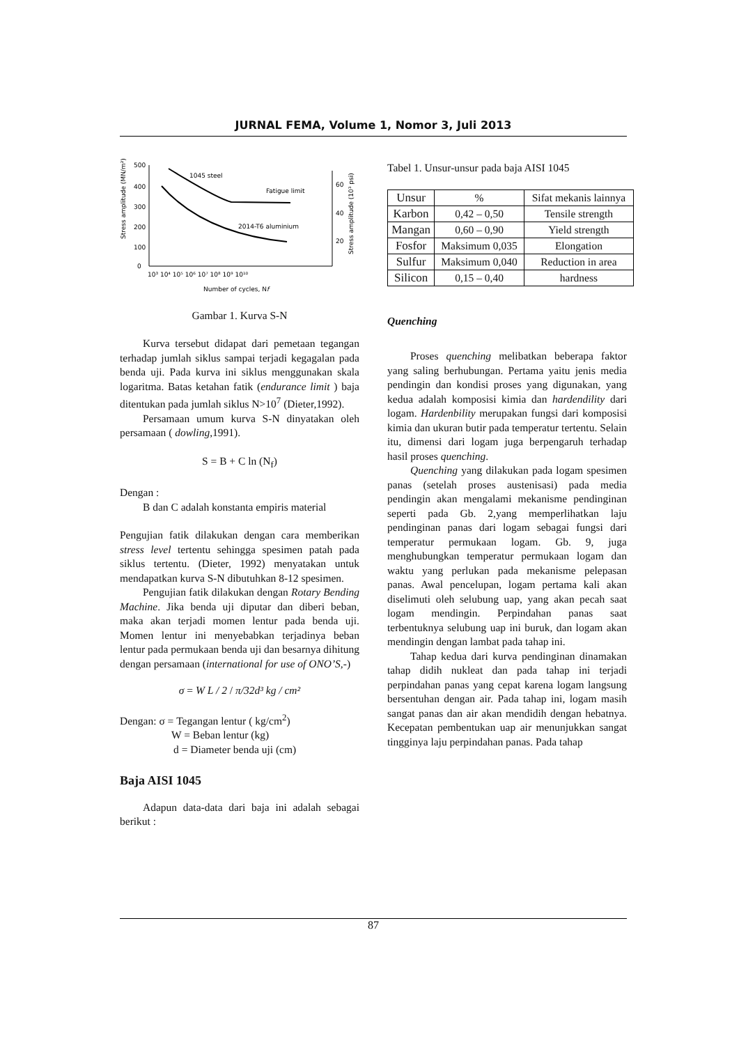JURNAL FEMA, Volume 1, Nomor 3, Juli 2013
Stress amplitude (MN/m²)
500
400
300
200
100
0
60
40
20
1045 steel
Fatigue limit
2014-T6 aluminium
10³ 10⁴ 10⁵ 10⁶ 10⁷ 10⁸ 10⁹ 10¹⁰
Number of cycles, Nf
Stress amplitude (10³ psi)
Gambar 1. Kurva S-N
Kurva tersebut didapat dari pemetaan tegangan terhadap jumlah siklus sampai terjadi kegagalan pada benda uji. Pada kurva ini siklus menggunakan skala logaritma. Batas ketahan fatik (endurance limit ) baja ditentukan pada jumlah siklus N>10<sup>7</sup> (Dieter,1992).
Persamaan umum kurva S-N dinyatakan oleh persamaan ( dowling,1991).
S = B + C ln (N<sub>f</sub>)
Dengan :
B dan C adalah konstanta empiris material
Pengujian fatik dilakukan dengan cara memberikan stress level tertentu sehingga spesimen patah pada siklus tertentu. (Dieter, 1992) menyatakan untuk mendapatkan kurva S-N dibutuhkan 8-12 spesimen.
Pengujian fatik dilakukan dengan Rotary Bending Machine. Jika benda uji diputar dan diberi beban, maka akan terjadi momen lentur pada benda uji. Momen lentur ini menyebabkan terjadinya beban lentur pada permukaan benda uji dan besarnya dihitung dengan persamaan (international for use of ONO’S,-)
σ = W L / 2 / π/32d³ kg / cm²
Dengan: σ = Tegangan lentur ( kg/cm<sup>2</sup>)
W = Beban lentur (kg)
d = Diameter benda uji (cm)
Baja AISI 1045
Adapun data-data dari baja ini adalah sebagai berikut :
Tabel 1. Unsur-unsur pada baja AISI 1045
| Unsur | % | Sifat mekanis lainnya |
| Karbon | 0,42 – 0,50 | Tensile strength |
| Mangan | 0,60 – 0,90 | Yield strength |
| Fosfor | Maksimum 0,035 | Elongation |
| Sulfur | Maksimum 0,040 | Reduction in area |
| Silicon | 0,15 – 0,40 | hardness |
Quenching
Proses quenching melibatkan beberapa faktor yang saling berhubungan. Pertama yaitu jenis media pendingin dan kondisi proses yang digunakan, yang kedua adalah komposisi kimia dan hardendility dari logam. Hardenbility merupakan fungsi dari komposisi kimia dan ukuran butir pada temperatur tertentu. Selain itu, dimensi dari logam juga berpengaruh terhadap hasil proses quenching.
Quenching yang dilakukan pada logam spesimen panas (setelah proses austenisasi) pada media pendingin akan mengalami mekanisme pendinginan seperti pada Gb. 2,yang memperlihatkan laju pendinginan panas dari logam sebagai fungsi dari temperatur permukaan logam. Gb. 9, juga menghubungkan temperatur permukaan logam dan waktu yang perlukan pada mekanisme pelepasan panas. Awal pencelupan, logam pertama kali akan diselimuti oleh selubung uap, yang akan pecah saat logam mendingin. Perpindahan panas saat terbentuknya selubung uap ini buruk, dan logam akan mendingin dengan lambat pada tahap ini.
Tahap kedua dari kurva pendinginan dinamakan tahap didih nukleat dan pada tahap ini terjadi perpindahan panas yang cepat karena logam langsung bersentuhan dengan air. Pada tahap ini, logam masih sangat panas dan air akan mendidih dengan hebatnya. Kecepatan pembentukan uap air menunjukkan sangat tingginya laju perpindahan panas. Pada tahap
87